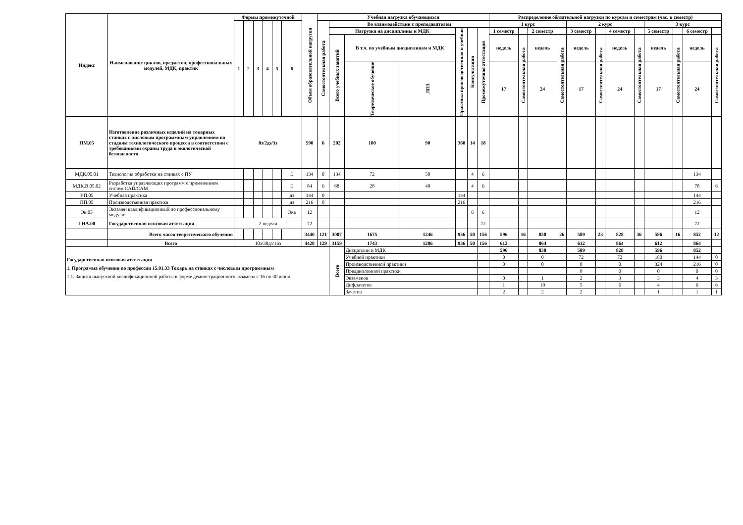| Индекс | Наименование циклов, предметов, профессиональных модулей, МДК, практик | Формы промежуточной | | | | | | Объем образовательной нагрузки | Учебная нагрузка обучающихся | | | | | | | | Распределение обязательной нагрузки по курсам и семестрам (час. в семестр) | | | | | | | | | | | |
| --- | --- | --- | --- | --- | --- | --- | --- | --- | --- | --- | --- | --- | --- | --- | --- | --- | --- | --- | --- | --- | --- | --- | --- | --- | --- | --- | --- | --- |
| | | 1 | 2 | 3 | 4 | 5 | 6 | | Самостоятельная работа | Во взаимодействии с преподавателем | | | | | | | 1 курс | | | | 2 курс | | | | 3 курс | | | |
| | | | | | | | | | | Нагрузка на дисциплины и МДК | | | Практика производственная и учебная | Консультации | Промежуточная аттестация | | 1 семестр | | 2 семестр | | 3 семестр | | 4 семестр | | 5 семестр | | 6 семестр | |
| | | | | | | | | | | Всего учебных занятий | В т.ч. по учебным дисциплинам и МДК | | | | | | недель | Самостоятельная работа | недель | Самостоятельная работа | недель | Самостоятельная работа | недель | Самостоятельная работа | недель | Самостоятельная работа | недель | Самостоятельная работа |
| | | | | | | | | | | | Теоретическое обучение | ЛПЗ | | | | | 17 | | 24 | | 17 | | 24 | | 17 | | 24 | |
| ПМ.05 | Изготовление различных изделий на токарных станках с числовым программным управлением по стадиям технологического процесса в соответствии с требованиями охраны труда и экологической безопасности | 0з/2дз/3э | | | | | | 590 | 6 | 202 | 100 | 90 | 360 | 14 | 18 | | | | | | | | | | | | | |
| МДК.05.01 | Технология обработки на станках с ПУ | | | | | | Э | 134 | 0 | 134 | 72 | 50 | | 4 | 6 | | | | | | | | | | | | 134 | |
| МДК.В.05.02 | Разработка управляющих программ с применением систем CAD/CAM | | | | | | Э | 84 | 6 | 68 | 28 | 40 | | 4 | 6 | | | | | | | | | | | | 78 | 6 |
| УП.05 | Учебная практика | | | | | | дз | 144 | 0 | | | | 144 | | | | | | | | | | | | | | 144 | |
| ПП.05 | Производственная практика | | | | | | дз | 216 | 0 | | | | 216 | | | | | | | | | | | | | | 216 | |
| Эк.05 | Экзамен квалификационный по профессиональному модулю | | | | | | Экв | 12 | | | | | | 6 | 6 | | | | | | | | | | | | 12 | |
| ГИА.00 | Государственная итоговая аттестация | 2 недели | | | | | | 72 | | | | | | | 72 | | | | | | | | | | | | 72 | |
| | Всего часов теоретического обучения | | | | | | | 3440 | 121 | 3007 | 1675 | 1246 | 936 | 50 | 156 | | 596 | 16 | 838 | 26 | 589 | 23 | 828 | 36 | 596 | 16 | 852 | 12 |
| | Всего | 10з/38дз/16э | | | | | | 4428 | 129 | 3159 | 1743 | 1286 | 936 | 50 | 156 | | 612 | | 864 | | 612 | | 864 | | 612 | | 864 | |
| Государственная итоговая аттестация 1. Программа обучения по профессии 15.01.33 Токарь на станках с числовым программным 1.1. Защита выпускной квалификационной работы в форме демонстрационного экзамена с 16 по 30 июня | | | | | | | | | | Всего | Дисциплин и МДК | | | | | | 596 | | 838 | | 589 | | 828 | | 596 | | 852 | |
| | | | | | | | | | | | Учебной практики | | | | | | 0 | | 0 | | 72 | | 72 | | 180 | | 144 | 0 |
| | | | | | | | | | | | Производственной практики | | | | | | 0 | | 0 | | 0 | | 0 | | 324 | | 216 | 0 |
| | | | | | | | | | | | Преддипломной практики | | | | | | | | | | 0 | | 0 | | 0 | | 0 | 0 |
| | | | | | | | | | | | Экзаменов | | | | | | 0 | | 1 | | 2 | | 3 | | 3 | | 4 | 3 |
| | | | | | | | | | | | Диф.зачетов | | | | | | 1 | | 10 | | 5 | | 6 | | 4 | | 6 | 6 |
| | | | | | | | | | | | Зачетов | | | | | | 2 | | 2 | | 2 | | 1 | | 1 | | 1 | 1 |